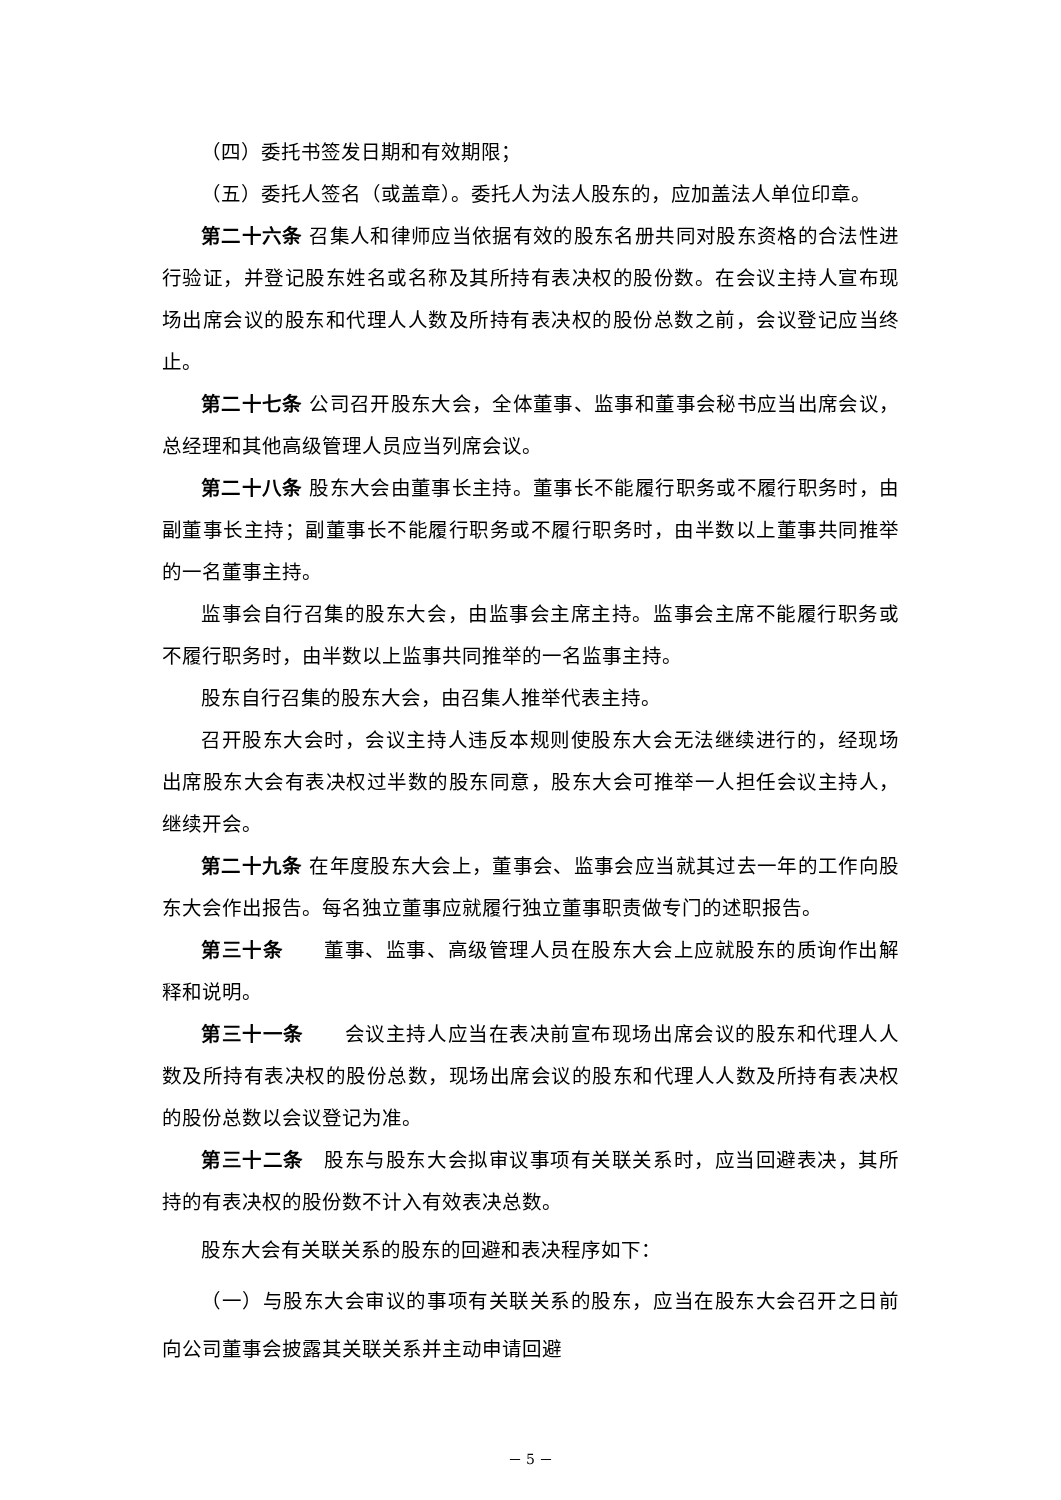（四）委托书签发日期和有效期限；
（五）委托人签名（或盖章）。委托人为法人股东的，应加盖法人单位印章。
第二十六条 召集人和律师应当依据有效的股东名册共同对股东资格的合法性进行验证，并登记股东姓名或名称及其所持有表决权的股份数。在会议主持人宣布现场出席会议的股东和代理人人数及所持有表决权的股份总数之前，会议登记应当终止。
第二十七条 公司召开股东大会，全体董事、监事和董事会秘书应当出席会议，总经理和其他高级管理人员应当列席会议。
第二十八条 股东大会由董事长主持。董事长不能履行职务或不履行职务时，由副董事长主持；副董事长不能履行职务或不履行职务时，由半数以上董事共同推举的一名董事主持。
监事会自行召集的股东大会，由监事会主席主持。监事会主席不能履行职务或不履行职务时，由半数以上监事共同推举的一名监事主持。
股东自行召集的股东大会，由召集人推举代表主持。
召开股东大会时，会议主持人违反本规则使股东大会无法继续进行的，经现场出席股东大会有表决权过半数的股东同意，股东大会可推举一人担任会议主持人，继续开会。
第二十九条 在年度股东大会上，董事会、监事会应当就其过去一年的工作向股东大会作出报告。每名独立董事应就履行独立董事职责做专门的述职报告。
第三十条　　董事、监事、高级管理人员在股东大会上应就股东的质询作出解释和说明。
第三十一条　　会议主持人应当在表决前宣布现场出席会议的股东和代理人人数及所持有表决权的股份总数，现场出席会议的股东和代理人人数及所持有表决权的股份总数以会议登记为准。
第三十二条　股东与股东大会拟审议事项有关联关系时，应当回避表决，其所持的有表决权的股份数不计入有效表决总数。
股东大会有关联关系的股东的回避和表决程序如下：
（一）与股东大会审议的事项有关联关系的股东，应当在股东大会召开之日前向公司董事会披露其关联关系并主动申请回避
－ 5 －